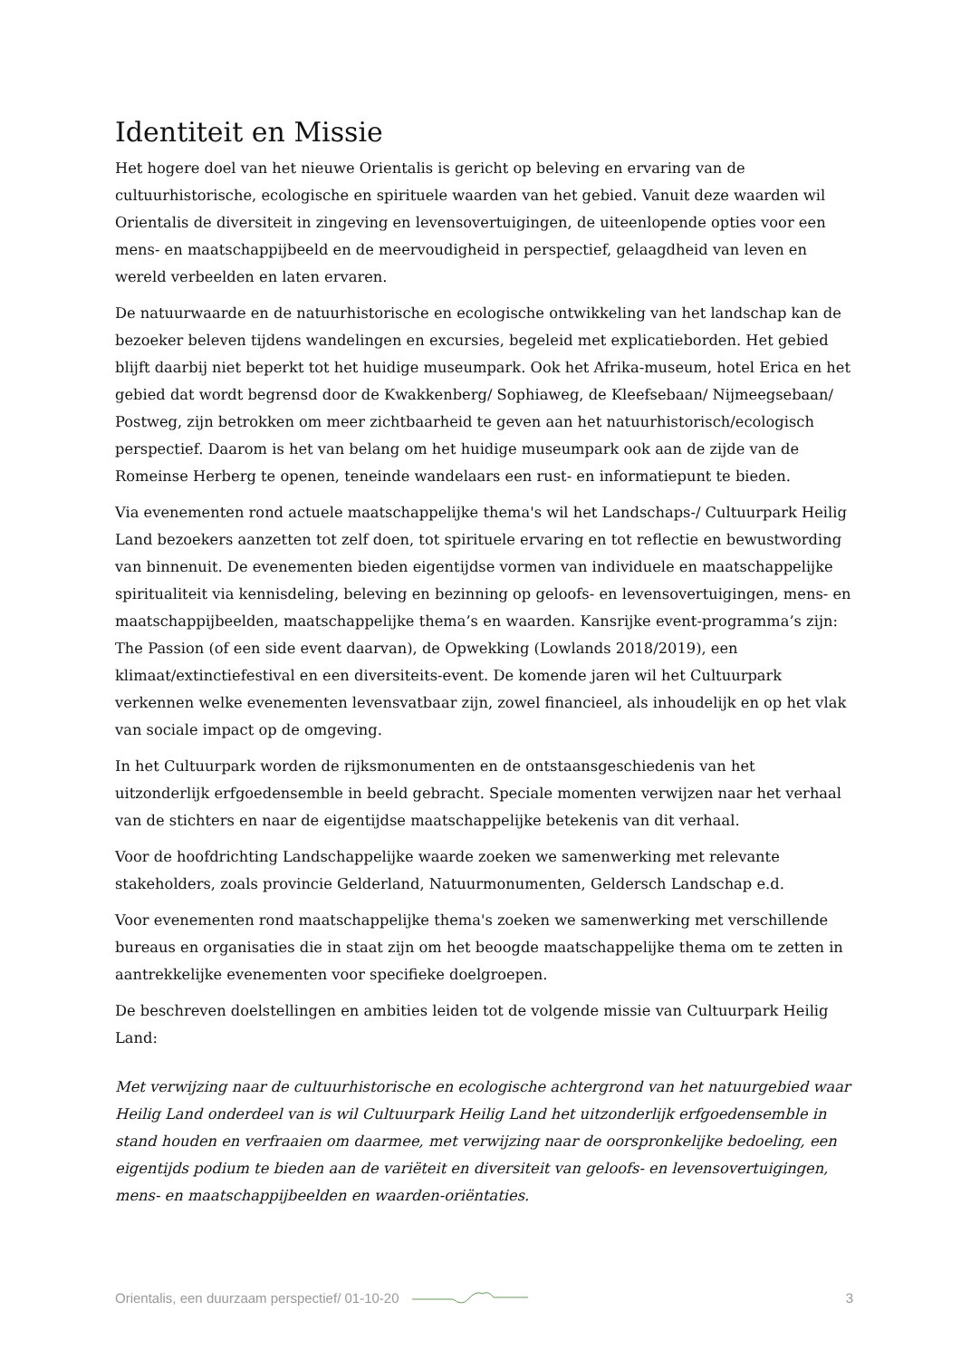Identiteit en Missie
Het hogere doel van het nieuwe Orientalis is gericht op beleving en ervaring van de cultuurhistorische, ecologische en spirituele waarden van het gebied. Vanuit deze waarden wil Orientalis de diversiteit in zingeving en levensovertuigingen, de uiteenlopende opties voor een mens- en maatschappijbeeld en de meervoudigheid in perspectief, gelaagdheid van leven en wereld verbeelden en laten ervaren.
De natuurwaarde en de natuurhistorische en ecologische ontwikkeling van het landschap kan de bezoeker beleven tijdens wandelingen en excursies, begeleid met explicatieborden. Het gebied blijft daarbij niet beperkt tot het huidige museumpark. Ook het Afrika-museum, hotel Erica en het gebied dat wordt begrensd door de Kwakkenberg/ Sophiaweg, de Kleefsebaan/ Nijmeegsebaan/ Postweg, zijn betrokken om meer zichtbaarheid te geven aan het natuurhistorisch/ecologisch perspectief. Daarom is het van belang om het huidige museumpark ook aan de zijde van de Romeinse Herberg te openen, teneinde wandelaars een rust- en informatiepunt te bieden.
Via evenementen rond actuele maatschappelijke thema's wil het Landschaps-/ Cultuurpark Heilig Land bezoekers aanzetten tot zelf doen, tot spirituele ervaring en tot reflectie en bewustwording van binnenuit. De evenementen bieden eigentijdse vormen van individuele en maatschappelijke spiritualiteit via kennisdeling, beleving en bezinning op geloofs- en levensovertuigingen, mens- en maatschappijbeelden, maatschappelijke thema’s en waarden. Kansrijke event-programma’s zijn: The Passion (of een side event daarvan), de Opwekking (Lowlands 2018/2019), een klimaat/extinctiefestival en een diversiteits-event. De komende jaren wil het Cultuurpark verkennen welke evenementen levensvatbaar zijn, zowel financieel, als inhoudelijk en op het vlak van sociale impact op de omgeving.
In het Cultuurpark worden de rijksmonumenten en de ontstaansgeschiedenis van het uitzonderlijk erfgoedensemble in beeld gebracht. Speciale momenten verwijzen naar het verhaal van de stichters en naar de eigentijdse maatschappelijke betekenis van dit verhaal.
Voor de hoofdrichting Landschappelijke waarde zoeken we samenwerking met relevante stakeholders, zoals provincie Gelderland, Natuurmonumenten, Geldersch Landschap e.d.
Voor evenementen rond maatschappelijke thema's zoeken we samenwerking met verschillende bureaus en organisaties die in staat zijn om het beoogde maatschappelijke thema om te zetten in aantrekkelijke evenementen voor specifieke doelgroepen.
De beschreven doelstellingen en ambities leiden tot de volgende missie van Cultuurpark Heilig Land:
Met verwijzing naar de cultuurhistorische en ecologische achtergrond van het natuurgebied waar Heilig Land onderdeel van is wil Cultuurpark Heilig Land het uitzonderlijk erfgoedensemble in stand houden en verfraaien om daarmee, met verwijzing naar de oorspronkelijke bedoeling, een eigentijds podium te bieden aan de variëteit en diversiteit van geloofs- en levensovertuigingen, mens- en maatschappijbeelden en waarden-oriëntaties.
Orientalis, een duurzaam perspectief/ 01-10-20 3